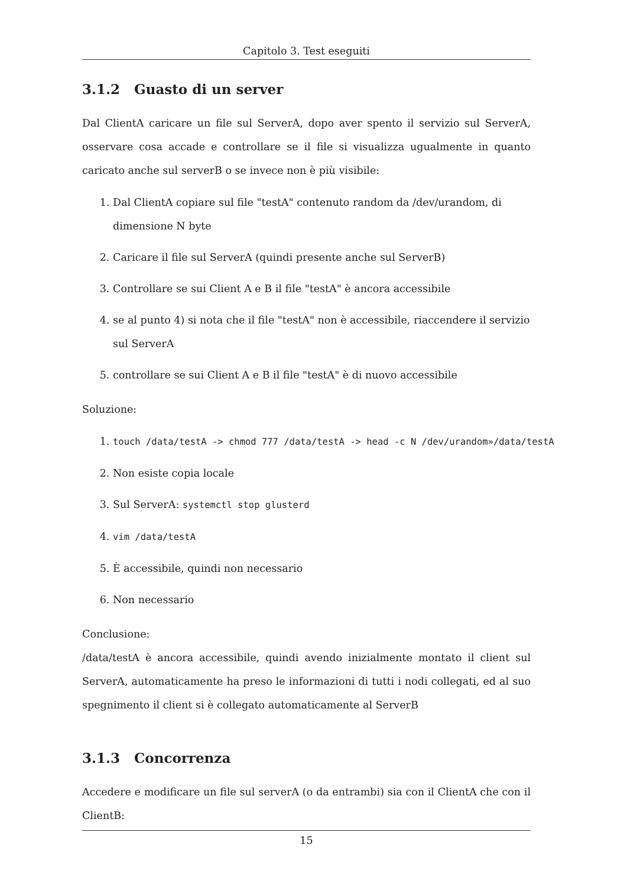Capitolo 3. Test eseguiti
3.1.2 Guasto di un server
Dal ClientA caricare un file sul ServerA, dopo aver spento il servizio sul ServerA, osservare cosa accade e controllare se il file si visualizza ugualmente in quanto caricato anche sul serverB o se invece non è più visibile:
1. Dal ClientA copiare sul file "testA" contenuto random da /dev/urandom, di dimensione N byte
2. Caricare il file sul ServerA (quindi presente anche sul ServerB)
3. Controllare se sui Client A e B il file "testA" è ancora accessibile
4. se al punto 4) si nota che il file "testA" non è accessibile, riaccendere il servizio sul ServerA
5. controllare se sui Client A e B il file "testA" è di nuovo accessibile
Soluzione:
1. touch /data/testA -> chmod 777 /data/testA -> head -c N /dev/urandom»/data/testA
2. Non esiste copia locale
3. Sul ServerA: systemctl stop glusterd
4. vim /data/testA
5. È accessibile, quindi non necessario
6. Non necessario
Conclusione:
/data/testA è ancora accessibile, quindi avendo inizialmente montato il client sul ServerA, automaticamente ha preso le informazioni di tutti i nodi collegati, ed al suo spegnimento il client si è collegato automaticamente al ServerB
3.1.3 Concorrenza
Accedere e modificare un file sul serverA (o da entrambi) sia con il ClientA che con il ClientB:
15